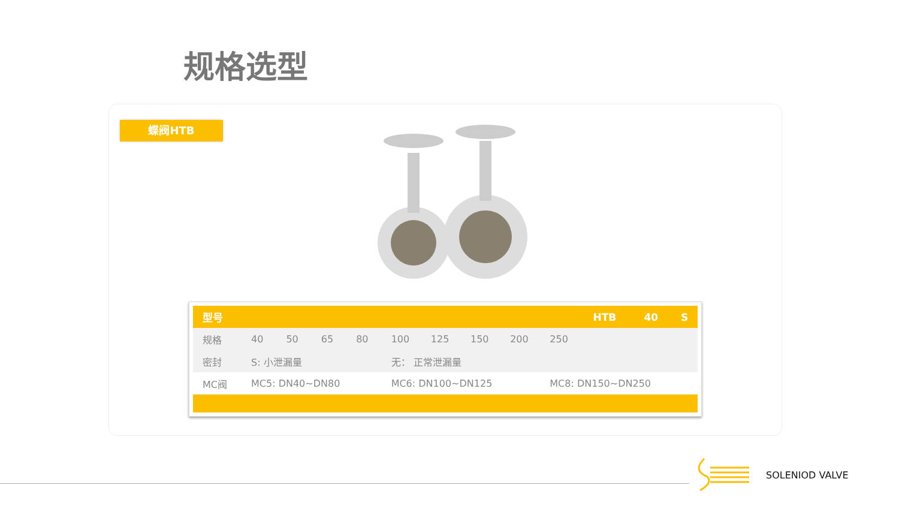规格选型
蝶阀HTB
| 型号 | | | | | | | | | | HTB | 40 | S |
| --- | --- | --- | --- | --- | --- | --- | --- | --- | --- | --- | --- | --- |
| 规格 | 40 | 50 | 65 | 80 | 100 | 125 | 150 | 200 | 250 | | | |
| 密封 | S: 小泄漏量 | | | | 无： 正常泄漏量 | | | | | | | |
| MC阀 | MC5: DN40~DN80 | | | | MC6: DN100~DN125 | | | | MC8: DN150~DN250 | | | |
SOLENIOD VALVE